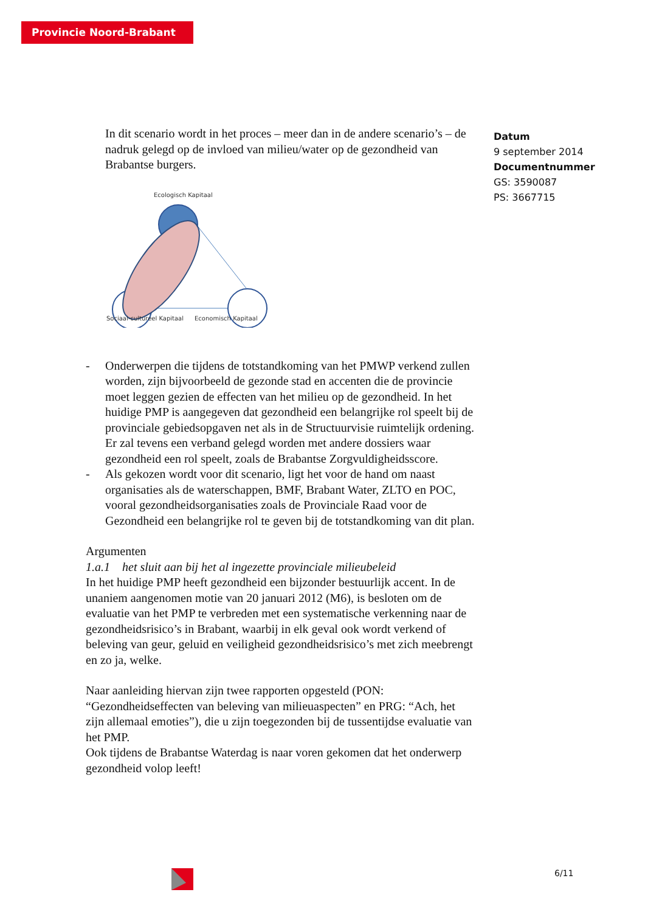Provincie Noord-Brabant
Datum
9 september 2014
Documentnummer
GS: 3590087
PS: 3667715
In dit scenario wordt in het proces – meer dan in de andere scenario’s – de nadruk gelegd op de invloed van milieu/water op de gezondheid van Brabantse burgers.
Ecologisch Kapitaal
Sociaal-cultureel Kapitaal
Economisch Kapitaal
- Onderwerpen die tijdens de totstandkoming van het PMWP verkend zullen worden, zijn bijvoorbeeld de gezonde stad en accenten die de provincie moet leggen gezien de effecten van het milieu op de gezondheid. In het huidige PMP is aangegeven dat gezondheid een belangrijke rol speelt bij de provinciale gebiedsopgaven net als in de Structuurvisie ruimtelijk ordening. Er zal tevens een verband gelegd worden met andere dossiers waar gezondheid een rol speelt, zoals de Brabantse Zorgvuldigheidsscore.
- Als gekozen wordt voor dit scenario, ligt het voor de hand om naast organisaties als de waterschappen, BMF, Brabant Water, ZLTO en POC, vooral gezondheidsorganisaties zoals de Provinciale Raad voor de Gezondheid een belangrijke rol te geven bij de totstandkoming van dit plan.
Argumenten
1.a.1 het sluit aan bij het al ingezette provinciale milieubeleid
In het huidige PMP heeft gezondheid een bijzonder bestuurlijk accent. In de unaniem aangenomen motie van 20 januari 2012 (M6), is besloten om de evaluatie van het PMP te verbreden met een systematische verkenning naar de gezondheidsrisico’s in Brabant, waarbij in elk geval ook wordt verkend of beleving van geur, geluid en veiligheid gezondheidsrisico’s met zich meebrengt en zo ja, welke.
Naar aanleiding hiervan zijn twee rapporten opgesteld (PON: “Gezondheidseffecten van beleving van milieuaspecten” en PRG: “Ach, het zijn allemaal emoties”), die u zijn toegezonden bij de tussentijdse evaluatie van het PMP.
Ook tijdens de Brabantse Waterdag is naar voren gekomen dat het onderwerp gezondheid volop leeft!
6/11